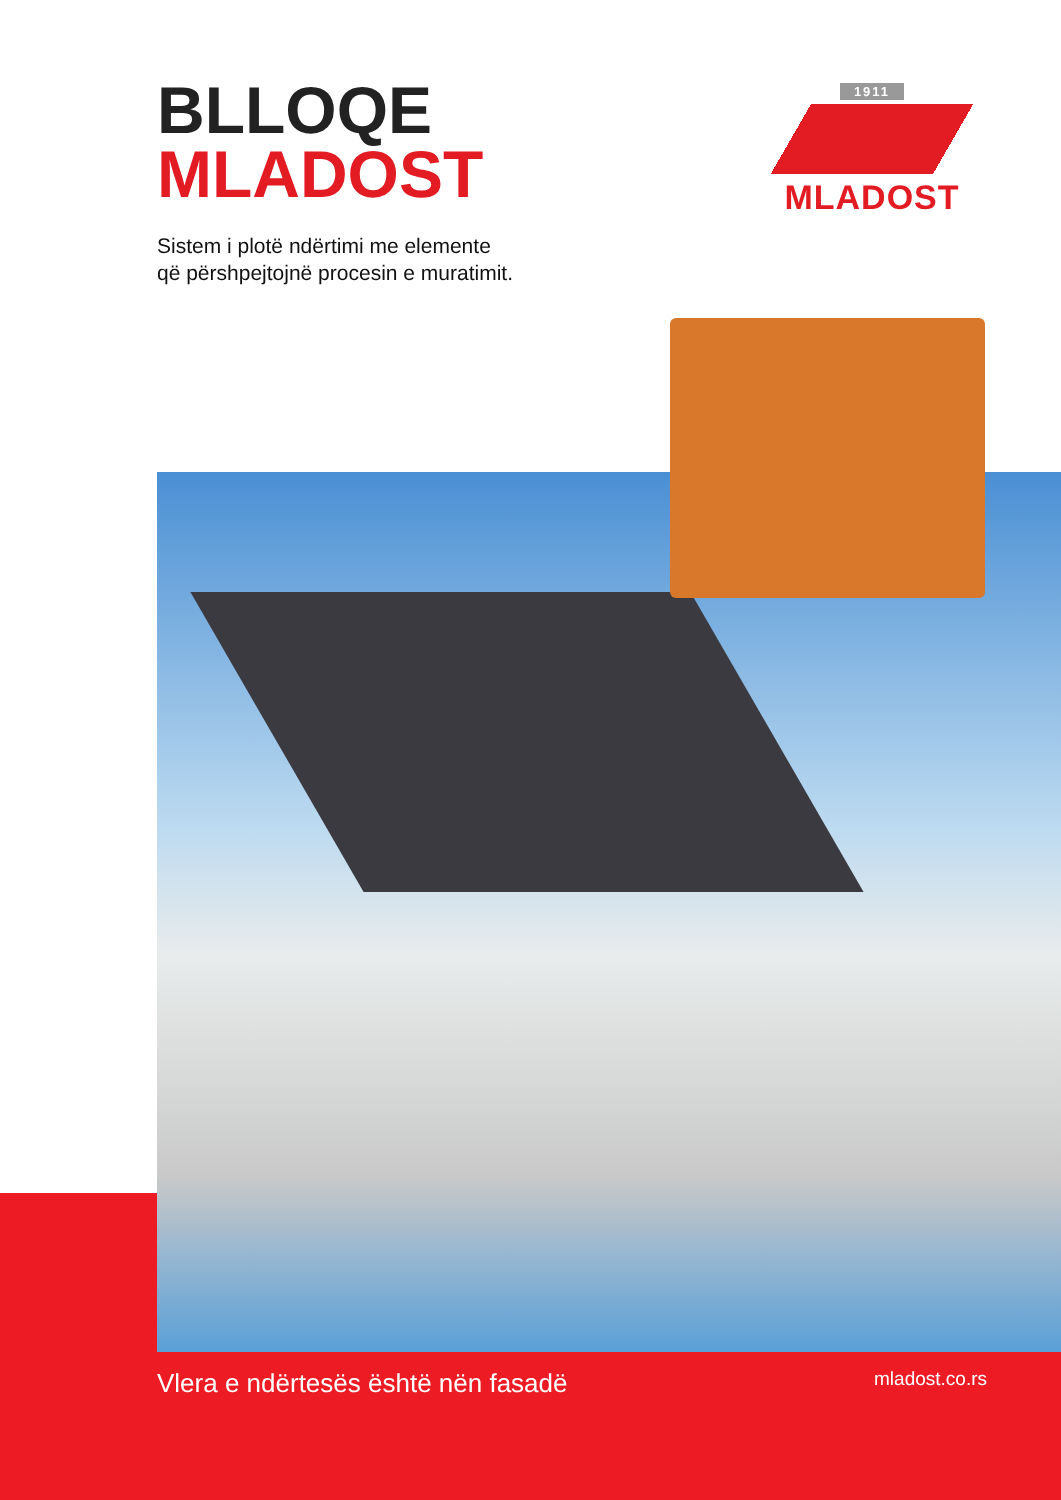BLLOQE
MLADOST
1911
MLADOST
Sistem i plotë ndërtimi me elemente
që përshpejtojnë procesin e muratimit.
Vlera e ndërtesës është nën fasadë mladost.co.rs